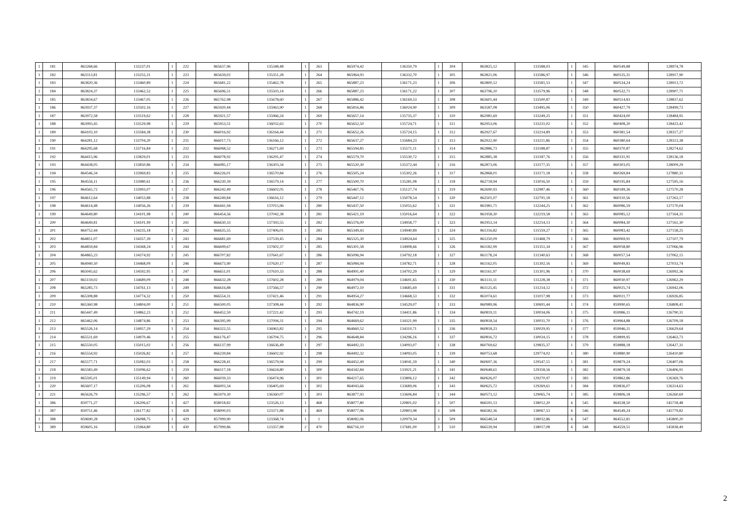| 1 | 181 | 863268,66 | 133237,01 | 1 | 222 | 865637,96 | 135348,48 | 1 | 263 | 865974,42 | 136350,79 | 1 | 304 | 863825,12 | 133588,03 | 1 | 345 | 860549,88 | 128974,78 |
| 1 | 182 | 863313,81 | 133255,31 | 1 | 223 | 865639,02 | 135351,28 | 1 | 264 | 865964,93 | 136332,70 | 1 | 305 | 863821,06 | 133586,97 | 1 | 346 | 860535,31 | 128917,90 |
| 1 | 183 | 863820,36 | 133460,89 | 1 | 224 | 865681,22 | 135462,78 | 1 | 265 | 865887,23 | 136171,23 | 1 | 306 | 863800,12 | 133581,53 | 1 | 347 | 860534,24 | 128913,72 |
| 1 | 184 | 863824,37 | 133462,52 | 1 | 225 | 865696,51 | 135503,14 | 1 | 266 | 865887,23 | 136171,22 | 1 | 307 | 863796,10 | 133579,96 | 1 | 348 | 860532,71 | 128907,71 |
| 1 | 185 | 863834,67 | 133467,05 | 1 | 226 | 865762,98 | 135678,60 | 1 | 267 | 865886,42 | 136169,53 | 1 | 308 | 863601,44 | 133500,87 | 1 | 349 | 860514,83 | 128837,62 |
| 1 | 186 | 863937,37 | 133502,16 | 1 | 227 | 865920,44 | 135963,90 | 1 | 268 | 865816,86 | 136024,90 | 1 | 309 | 863587,08 | 133495,06 | 1 | 350 | 860427,79 | 128499,73 |
| 1 | 187 | 863972,58 | 133519,62 | 1 | 228 | 865921,57 | 135966,24 | 1 | 269 | 865657,14 | 135735,37 | 1 | 310 | 862981,69 | 133249,25 | 1 | 351 | 860424,00 | 128484,95 |
| 1 | 188 | 863993,45 | 133529,98 | 1 | 229 | 865953,51 | 136032,63 | 1 | 270 | 865652,50 | 135724,71 | 1 | 311 | 862953,06 | 133231,02 | 1 | 352 | 860408,20 | 128423,42 |
| 1 | 189 | 864103,10 | 133584,38 | 1 | 230 | 866016,92 | 136164,44 | 1 | 271 | 865652,26 | 135724,15 | 1 | 312 | 862927,67 | 133214,89 | 1 | 353 | 860381,54 | 128317,27 |
| 1 | 190 | 864281,12 | 133704,20 | 1 | 231 | 866017,73 | 136166,12 | 1 | 272 | 865637,27 | 135684,23 | 1 | 313 | 862922,90 | 133211,86 | 1 | 354 | 860380,64 | 128313,38 |
| 1 | 191 | 864295,68 | 133716,84 | 1 | 232 | 866068,52 | 136271,69 | 1 | 273 | 865594,85 | 135571,11 | 1 | 314 | 862886,73 | 133188,87 | 1 | 355 | 860370,87 | 128274,62 |
| 1 | 192 | 864415,96 | 133829,01 | 1 | 233 | 866078,92 | 136291,47 | 1 | 274 | 865579,70 | 135530,72 | 1 | 315 | 862885,38 | 133187,76 | 1 | 356 | 860331,91 | 128136,18 |
| 1 | 193 | 864438,05 | 133850,86 | 1 | 234 | 866085,17 | 136303,34 | 1 | 275 | 865520,30 | 135372,44 | 1 | 316 | 862873,06 | 133177,35 | 1 | 357 | 860303,05 | 128009,29 |
| 1 | 194 | 864546,34 | 133969,83 | 1 | 235 | 866226,01 | 136570,84 | 1 | 276 | 865505,24 | 135302,26 | 1 | 317 | 862868,01 | 133171,18 | 1 | 358 | 860269,84 | 127880,31 |
| 1 | 195 | 864556,11 | 133980,61 | 1 | 236 | 866230,39 | 136579,14 | 1 | 277 | 865500,70 | 135281,08 | 1 | 318 | 862718,94 | 133016,50 | 1 | 359 | 860195,84 | 127595,16 |
| 1 | 196 | 864565,72 | 133993,07 | 1 | 237 | 866242,49 | 136602,05 | 1 | 278 | 865467,76 | 135127,74 | 1 | 319 | 862690,93 | 132987,46 | 1 | 360 | 860189,36 | 127570,28 |
| 1 | 197 | 864612,64 | 134053,88 | 1 | 238 | 866249,84 | 136616,12 | 1 | 279 | 865447,12 | 135078,54 | 1 | 320 | 862501,07 | 132791,18 | 1 | 361 | 860110,56 | 127263,17 |
| 1 | 198 | 864614,48 | 134056,26 | 1 | 239 | 866441,94 | 137015,96 | 1 | 280 | 865437,50 | 135055,62 | 1 | 321 | 861981,71 | 132244,25 | 1 | 362 | 860086,59 | 127170,04 |
| 1 | 199 | 864649,80 | 134101,98 | 1 | 240 | 866454,56 | 137042,38 | 1 | 281 | 865421,19 | 135016,64 | 1 | 322 | 861958,30 | 132219,58 | 1 | 363 | 860085,12 | 127164,31 |
| 1 | 200 | 864649,81 | 134101,99 | 1 | 241 | 866630,33 | 137393,55 | 1 | 282 | 865376,00 | 134958,77 | 1 | 323 | 861953,14 | 132214,13 | 1 | 364 | 860084,30 | 127161,30 |
| 1 | 201 | 864752,44 | 134235,18 | 1 | 242 | 866635,55 | 137406,01 | 1 | 283 | 865349,43 | 134940,89 | 1 | 324 | 861316,82 | 131559,27 | 1 | 365 | 860083,42 | 127158,25 |
| 1 | 202 | 864851,07 | 134357,39 | 1 | 243 | 866681,69 | 137539,45 | 1 | 284 | 865325,30 | 134924,64 | 1 | 325 | 861250,09 | 131468,79 | 1 | 366 | 860069,91 | 127107,79 |
| 1 | 203 | 864859,84 | 134368,24 | 1 | 244 | 866699,67 | 137602,37 | 1 | 285 | 865301,58 | 134908,66 | 1 | 326 | 861182,99 | 131351,34 | 1 | 367 | 860058,80 | 127066,96 |
| 1 | 204 | 864865,23 | 134374,92 | 1 | 245 | 866707,82 | 137641,67 | 1 | 286 | 865096,94 | 134792,18 | 1 | 327 | 861178,24 | 131340,63 | 1 | 368 | 860057,54 | 127062,15 |
| 1 | 205 | 864940,50 | 134468,09 | 1 | 246 | 866673,90 | 137620,17 | 1 | 287 | 865084,94 | 134782,71 | 1 | 328 | 861162,05 | 131302,16 | 1 | 369 | 860049,83 | 127033,74 |
| 1 | 206 | 865045,62 | 134592,95 | 1 | 247 | 866651,01 | 137610,33 | 1 | 288 | 864991,40 | 134702,29 | 1 | 329 | 861161,97 | 131301,96 | 1 | 370 | 860038,69 | 126992,36 |
| 1 | 207 | 865159,02 | 134689,09 | 1 | 248 | 866632,28 | 137602,28 | 1 | 289 | 864979,04 | 134691,65 | 1 | 330 | 861131,11 | 131228,38 | 1 | 371 | 860030,97 | 126962,29 |
| 1 | 208 | 865285,73 | 134761,13 | 1 | 249 | 866616,88 | 137566,57 | 1 | 290 | 864972,10 | 134685,69 | 1 | 331 | 861125,45 | 131214,12 | 1 | 372 | 860025,74 | 126942,06 |
| 1 | 209 | 865308,88 | 134774,32 | 1 | 250 | 866554,31 | 137421,46 | 1 | 291 | 864954,27 | 134668,53 | 1 | 332 | 861074,61 | 131017,98 | 1 | 373 | 860021,77 | 126926,85 |
| 1 | 210 | 865360,98 | 134804,00 | 1 | 251 | 866500,05 | 137308,44 | 1 | 292 | 864836,90 | 134529,07 | 1 | 333 | 860989,96 | 130691,44 | 1 | 374 | 859990,65 | 126808,41 |
| 1 | 211 | 865447,49 | 134862,23 | 1 | 252 | 866452,59 | 137221,42 | 1 | 293 | 864742,19 | 134411,86 | 1 | 334 | 860819,11 | 130034,06 | 1 | 375 | 859986,11 | 126790,31 |
| 1 | 212 | 865462,06 | 134874,86 | 1 | 253 | 866395,99 | 137094,31 | 1 | 294 | 864669,62 | 134321,99 | 1 | 335 | 860818,54 | 130031,70 | 1 | 376 | 859964,88 | 126709,18 |
| 1 | 213 | 865526,14 | 134957,29 | 1 | 254 | 866322,55 | 136963,82 | 1 | 295 | 864660,52 | 134310,71 | 1 | 336 | 860818,23 | 130029,95 | 1 | 377 | 859946,11 | 126629,64 |
| 1 | 214 | 865531,69 | 134970,46 | 1 | 255 | 866176,47 | 136704,75 | 1 | 296 | 864648,84 | 134296,16 | 1 | 337 | 860816,72 | 130024,15 | 1 | 378 | 859899,95 | 126463,73 |
| 1 | 215 | 865550,05 | 135015,02 | 1 | 256 | 866137,99 | 136636,49 | 1 | 297 | 864492,33 | 134093,07 | 1 | 338 | 860769,62 | 129835,37 | 1 | 379 | 859888,18 | 126427,31 |
| 1 | 216 | 865554,92 | 135026,82 | 1 | 257 | 866239,84 | 136602,92 | 1 | 298 | 864492,32 | 134093,05 | 1 | 339 | 860753,68 | 129774,02 | 1 | 380 | 859880,90 | 126410,80 |
| 1 | 217 | 865577,71 | 135082,03 | 1 | 258 | 866228,41 | 136579,94 | 1 | 299 | 864452,49 | 134041,59 | 1 | 340 | 860697,36 | 129547,51 | 1 | 381 | 859879,24 | 126407,06 |
| 1 | 218 | 865583,49 | 135096,62 | 1 | 259 | 866117,18 | 136624,80 | 1 | 300 | 864342,84 | 133921,21 | 1 | 341 | 860648,61 | 129358,56 | 1 | 382 | 859879,18 | 126406,91 |
| 1 | 219 | 865595,01 | 135149,94 | 1 | 260 | 866039,33 | 136474,96 | 1 | 301 | 864217,65 | 133806,12 | 1 | 342 | 860626,07 | 129270,97 | 1 | 383 | 859862,86 | 126369,76 |
| 1 | 220 | 865607,17 | 135206,08 | 1 | 261 | 866003,34 | 136405,69 | 1 | 302 | 864043,66 | 133689,06 | 1 | 343 | 860625,72 | 129269,61 | 1 | 384 | 859836,07 | 126314,63 |
| 1 | 221 | 865626,79 | 135296,57 | 1 | 262 | 865979,30 | 136360,07 | 1 | 303 | 863877,93 | 133606,84 | 1 | 344 | 860573,12 | 129065,74 | 1 | 385 | 859806,18 | 126260,69 |
| 1 | 386 | 859771,27 | 126206,67 | 1 | 427 | 858018,82 | 123526,13 | 1 | 468 | 858077,80 | 120801,02 | 3 | 507 | 866591,13 | 138012,20 | 6 | 545 | 864538,50 | 145718,48 |
| 1 | 387 | 859751,46 | 126177,82 | 1 | 428 | 858000,03 | 123371,88 | 1 | 469 | 858077,96 | 120803,98 | 3 | 508 | 866582,36 | 138067,53 | 6 | 546 | 864549,24 | 145779,82 |
| 1 | 388 | 859690,28 | 126088,75 | 1 | 429 | 857999,90 | 123368,74 | 1 | 1 | 858082,06 | 120979,34 | 3 | 509 | 866548,54 | 138032,86 | 6 | 547 | 864552,81 | 145800,20 |
| 1 | 389 | 859605,16 | 125964,80 | 1 | 430 | 857999,86 | 123357,88 | 2 | 470 | 866716,10 | 137681,00 | 3 | 510 | 866539,94 | 138017,08 | 6 | 548 | 864559,51 | 145838,49 |
2